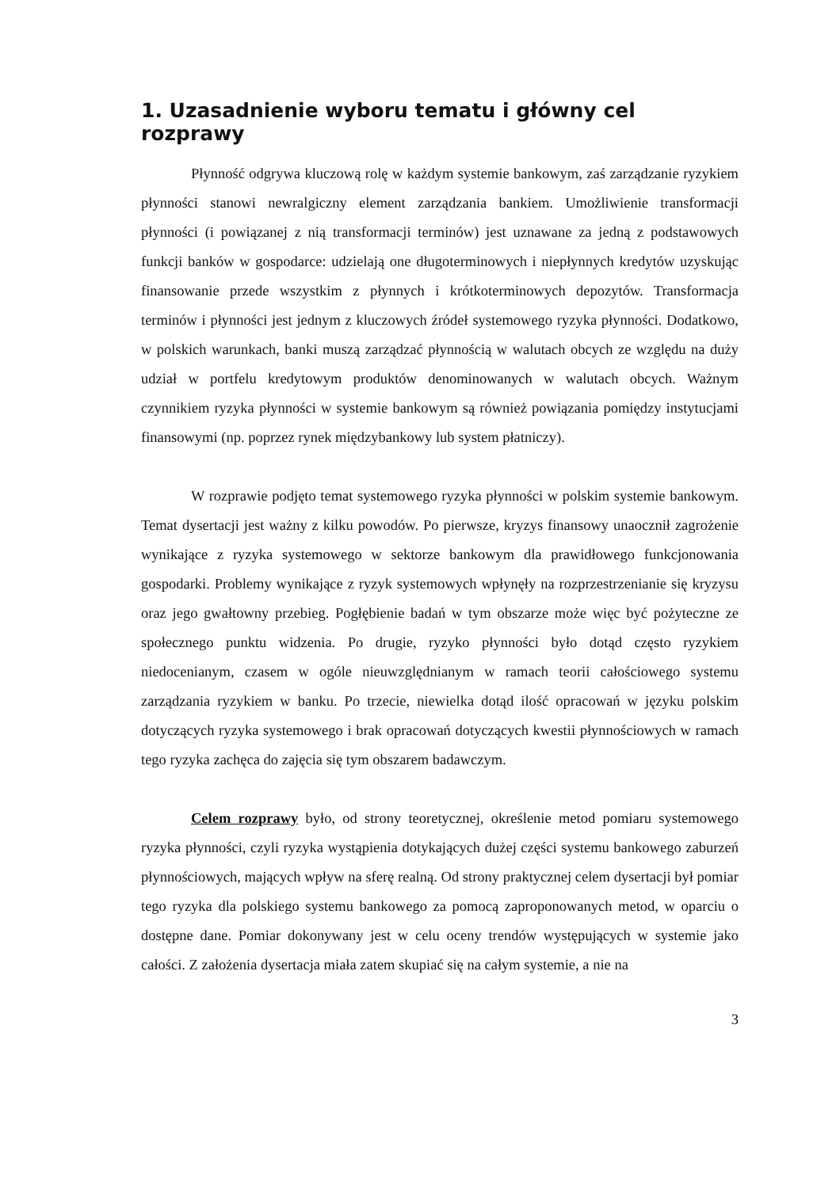1. Uzasadnienie wyboru tematu i główny cel rozprawy
Płynność odgrywa kluczową rolę w każdym systemie bankowym, zaś zarządzanie ryzykiem płynności stanowi newralgiczny element zarządzania bankiem. Umożliwienie transformacji płynności (i powiązanej z nią transformacji terminów) jest uznawane za jedną z podstawowych funkcji banków w gospodarce: udzielają one długoterminowych i niepłynnych kredytów uzyskując finansowanie przede wszystkim z płynnych i krótkoterminowych depozytów. Transformacja terminów i płynności jest jednym z kluczowych źródeł systemowego ryzyka płynności. Dodatkowo, w polskich warunkach, banki muszą zarządzać płynnością w walutach obcych ze względu na duży udział w portfelu kredytowym produktów denominowanych w walutach obcych. Ważnym czynnikiem ryzyka płynności w systemie bankowym są również powiązania pomiędzy instytucjami finansowymi (np. poprzez rynek międzybankowy lub system płatniczy).
W rozprawie podjęto temat systemowego ryzyka płynności w polskim systemie bankowym. Temat dysertacji jest ważny z kilku powodów. Po pierwsze, kryzys finansowy unaocznił zagrożenie wynikające z ryzyka systemowego w sektorze bankowym dla prawidłowego funkcjonowania gospodarki. Problemy wynikające z ryzyk systemowych wpłynęły na rozprzestrzenianie się kryzysu oraz jego gwałtowny przebieg. Pogłębienie badań w tym obszarze może więc być pożyteczne ze społecznego punktu widzenia. Po drugie, ryzyko płynności było dotąd często ryzykiem niedocenianym, czasem w ogóle nieuwzględnianym w ramach teorii całościowego systemu zarządzania ryzykiem w banku. Po trzecie, niewielka dotąd ilość opracowań w języku polskim dotyczących ryzyka systemowego i brak opracowań dotyczących kwestii płynnościowych w ramach tego ryzyka zachęca do zajęcia się tym obszarem badawczym.
Celem rozprawy było, od strony teoretycznej, określenie metod pomiaru systemowego ryzyka płynności, czyli ryzyka wystąpienia dotykających dużej części systemu bankowego zaburzeń płynnościowych, mających wpływ na sferę realną. Od strony praktycznej celem dysertacji był pomiar tego ryzyka dla polskiego systemu bankowego za pomocą zaproponowanych metod, w oparciu o dostępne dane. Pomiar dokonywany jest w celu oceny trendów występujących w systemie jako całości. Z założenia dysertacja miała zatem skupiać się na całym systemie, a nie na
3